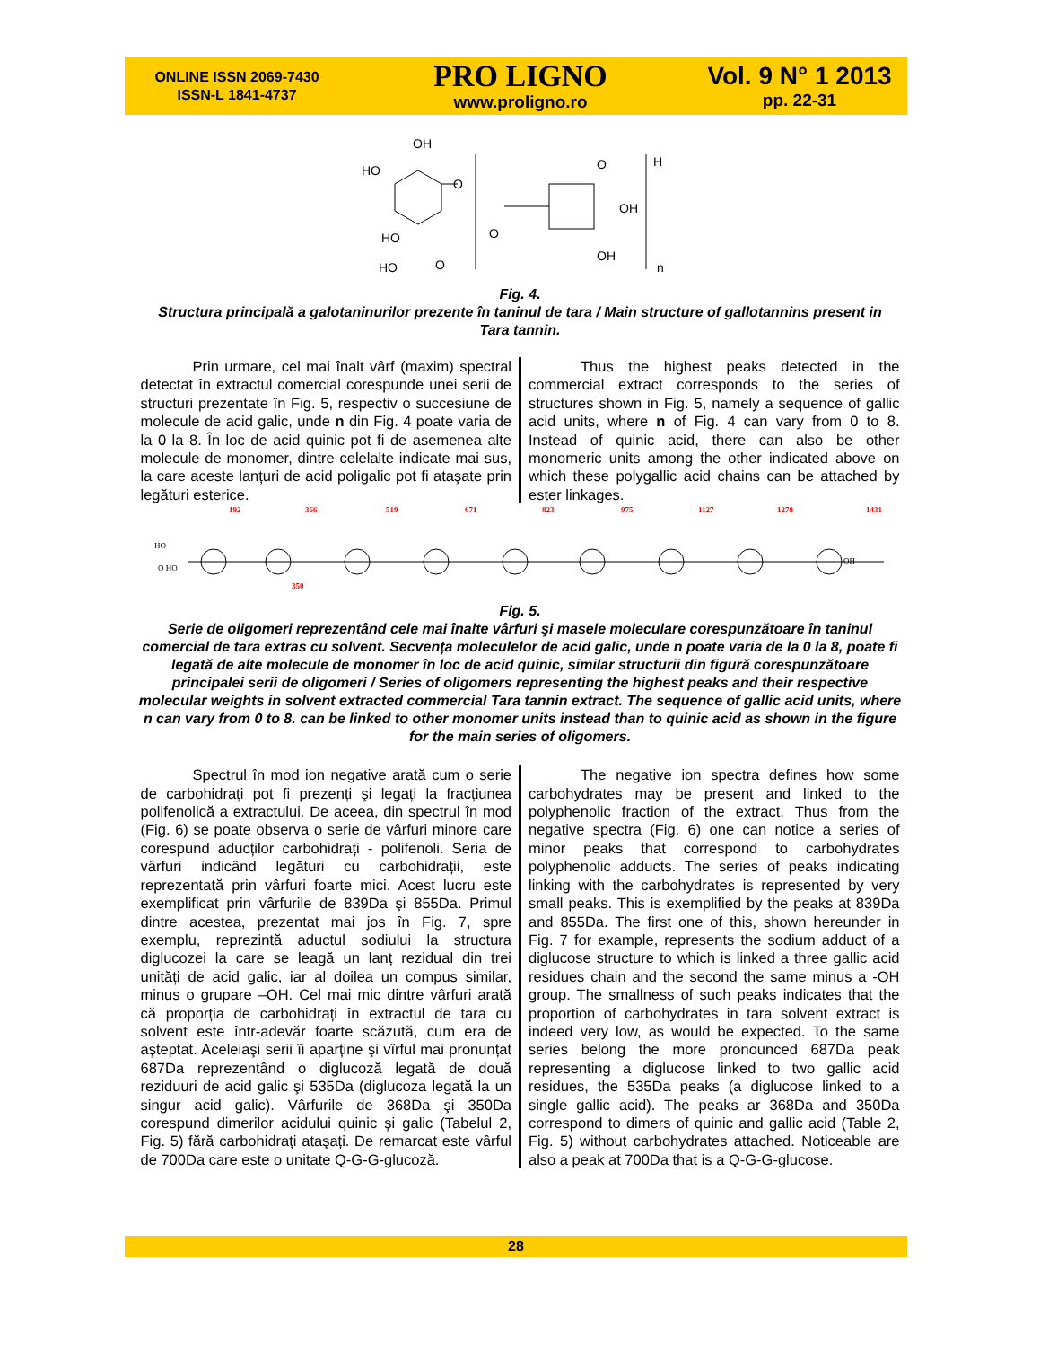ONLINE ISSN 2069-7430
ISSN-L 1841-4737
PRO LIGNO
www.proligno.ro
Vol. 9 N° 1 2013
pp. 22-31
OH
HO
O
O
H
OH
HO
O
OH
HO
O
n
Fig. 4.
Structura principală a galotaninurilor prezente în taninul de tara / Main structure of gallotannins present in Tara tannin.
Prin urmare, cel mai înalt vârf (maxim) spectral detectat în extractul comercial corespunde unei serii de structuri prezentate în Fig. 5, respectiv o succesiune de molecule de acid galic, unde n din Fig. 4 poate varia de la 0 la 8. În loc de acid quinic pot fi de asemenea alte molecule de monomer, dintre celelalte indicate mai sus, la care aceste lanțuri de acid poligalic pot fi ataşate prin legături esterice.
Thus the highest peaks detected in the commercial extract corresponds to the series of structures shown in Fig. 5, namely a sequence of gallic acid units, where n of Fig. 4 can vary from 0 to 8. Instead of quinic acid, there can also be other monomeric units among the other indicated above on which these polygallic acid chains can be attached by ester linkages.
192
366
519
671
823
975
1127
1278
1431
350
HO
O HO
OH
Fig. 5.
Serie de oligomeri reprezentând cele mai înalte vârfuri şi masele moleculare corespunzătoare în taninul comercial de tara extras cu solvent. Secvența moleculelor de acid galic, unde n poate varia de la 0 la 8, poate fi legată de alte molecule de monomer în loc de acid quinic, similar structurii din figură corespunzătoare principalei serii de oligomeri / Series of oligomers representing the highest peaks and their respective molecular weights in solvent extracted commercial Tara tannin extract. The sequence of gallic acid units, where n can vary from 0 to 8. can be linked to other monomer units instead than to quinic acid as shown in the figure for the main series of oligomers.
Spectrul în mod ion negative arată cum o serie de carbohidrați pot fi prezenți şi legați la fracțiunea polifenolică a extractului. De aceea, din spectrul în mod (Fig. 6) se poate observa o serie de vârfuri minore care corespund aducților carbohidrați - polifenoli. Seria de vârfuri indicând legături cu carbohidrații, este reprezentată prin vârfuri foarte mici. Acest lucru este exemplificat prin vârfurile de 839Da şi 855Da. Primul dintre acestea, prezentat mai jos în Fig. 7, spre exemplu, reprezintă aductul sodiului la structura diglucozei la care se leagă un lanț rezidual din trei unități de acid galic, iar al doilea un compus similar, minus o grupare –OH. Cel mai mic dintre vârfuri arată că proporția de carbohidrați în extractul de tara cu solvent este într-adevăr foarte scăzută, cum era de aşteptat. Aceleiaşi serii îi aparține şi vîrful mai pronunțat 687Da reprezentând o diglucoză legată de două reziduuri de acid galic şi 535Da (diglucoza legată la un singur acid galic). Vârfurile de 368Da şi 350Da corespund dimerilor acidului quinic şi galic (Tabelul 2, Fig. 5) fără carbohidrați ataşați. De remarcat este vârful de 700Da care este o unitate Q-G-G-glucoză.
The negative ion spectra defines how some carbohydrates may be present and linked to the polyphenolic fraction of the extract. Thus from the negative spectra (Fig. 6) one can notice a series of minor peaks that correspond to carbohydrates polyphenolic adducts. The series of peaks indicating linking with the carbohydrates is represented by very small peaks. This is exemplified by the peaks at 839Da and 855Da. The first one of this, shown hereunder in Fig. 7 for example, represents the sodium adduct of a diglucose structure to which is linked a three gallic acid residues chain and the second the same minus a -OH group. The smallness of such peaks indicates that the proportion of carbohydrates in tara solvent extract is indeed very low, as would be expected. To the same series belong the more pronounced 687Da peak representing a diglucose linked to two gallic acid residues, the 535Da peaks (a diglucose linked to a single gallic acid). The peaks ar 368Da and 350Da correspond to dimers of quinic and gallic acid (Table 2, Fig. 5) without carbohydrates attached. Noticeable are also a peak at 700Da that is a Q-G-G-glucose.
28